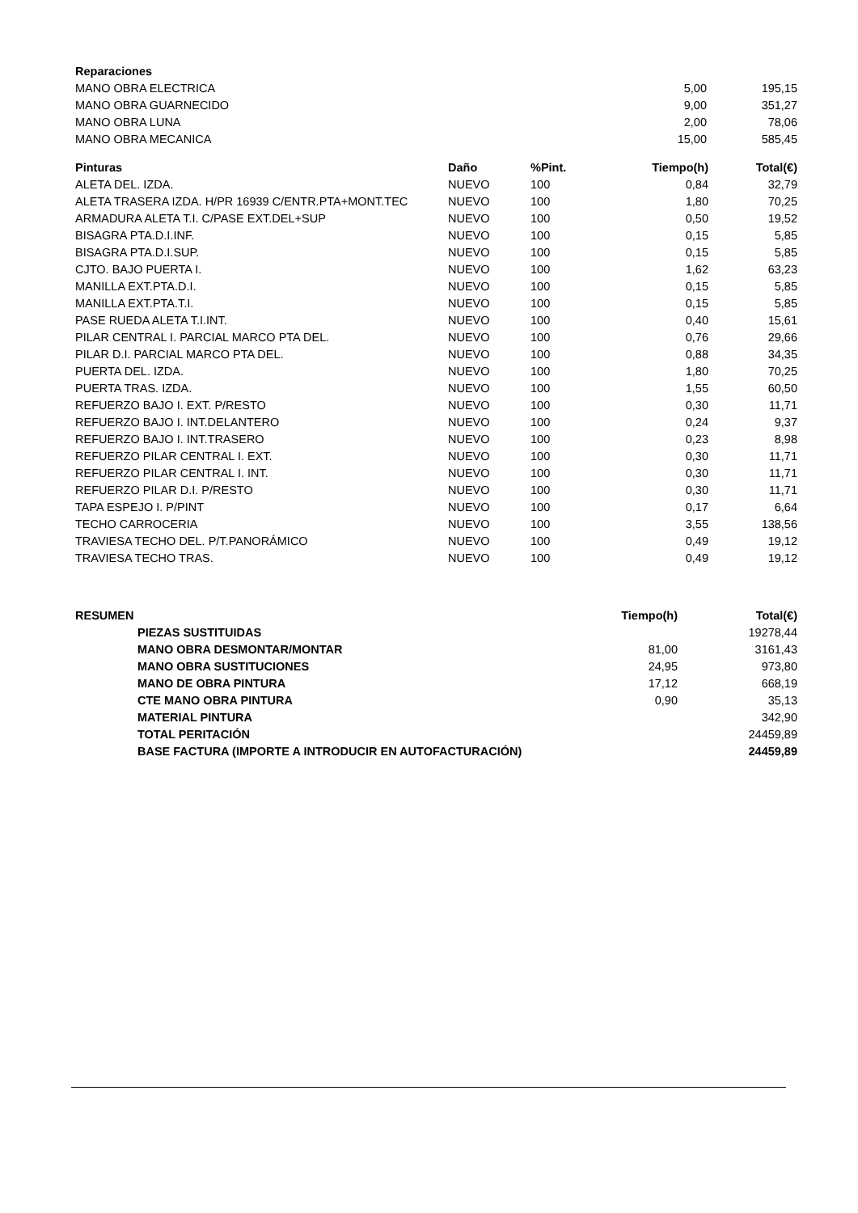| Reparaciones | | |
| --- | --- | --- |
| MANO OBRA ELECTRICA | 5,00 | 195,15 |
| MANO OBRA GUARNECIDO | 9,00 | 351,27 |
| MANO OBRA LUNA | 2,00 | 78,06 |
| MANO OBRA MECANICA | 15,00 | 585,45 |
| Pinturas | Daño | %Pint. | Tiempo(h) | Total(€) |
| --- | --- | --- | --- | --- |
| ALETA DEL. IZDA. | NUEVO | 100 | 0,84 | 32,79 |
| ALETA TRASERA IZDA. H/PR 16939 C/ENTR.PTA+MONT.TEC | NUEVO | 100 | 1,80 | 70,25 |
| ARMADURA ALETA T.I. C/PASE EXT.DEL+SUP | NUEVO | 100 | 0,50 | 19,52 |
| BISAGRA PTA.D.I.INF. | NUEVO | 100 | 0,15 | 5,85 |
| BISAGRA PTA.D.I.SUP. | NUEVO | 100 | 0,15 | 5,85 |
| CJTO. BAJO PUERTA I. | NUEVO | 100 | 1,62 | 63,23 |
| MANILLA EXT.PTA.D.I. | NUEVO | 100 | 0,15 | 5,85 |
| MANILLA EXT.PTA.T.I. | NUEVO | 100 | 0,15 | 5,85 |
| PASE RUEDA ALETA T.I.INT. | NUEVO | 100 | 0,40 | 15,61 |
| PILAR CENTRAL I. PARCIAL MARCO PTA DEL. | NUEVO | 100 | 0,76 | 29,66 |
| PILAR D.I. PARCIAL MARCO PTA DEL. | NUEVO | 100 | 0,88 | 34,35 |
| PUERTA DEL. IZDA. | NUEVO | 100 | 1,80 | 70,25 |
| PUERTA TRAS. IZDA. | NUEVO | 100 | 1,55 | 60,50 |
| REFUERZO BAJO I. EXT. P/RESTO | NUEVO | 100 | 0,30 | 11,71 |
| REFUERZO BAJO I. INT.DELANTERO | NUEVO | 100 | 0,24 | 9,37 |
| REFUERZO BAJO I. INT.TRASERO | NUEVO | 100 | 0,23 | 8,98 |
| REFUERZO PILAR CENTRAL I. EXT. | NUEVO | 100 | 0,30 | 11,71 |
| REFUERZO PILAR CENTRAL I. INT. | NUEVO | 100 | 0,30 | 11,71 |
| REFUERZO PILAR D.I. P/RESTO | NUEVO | 100 | 0,30 | 11,71 |
| TAPA ESPEJO I. P/PINT | NUEVO | 100 | 0,17 | 6,64 |
| TECHO CARROCERIA | NUEVO | 100 | 3,55 | 138,56 |
| TRAVIESA TECHO DEL. P/T.PANORÁMICO | NUEVO | 100 | 0,49 | 19,12 |
| TRAVIESA TECHO TRAS. | NUEVO | 100 | 0,49 | 19,12 |
| RESUMEN | | Tiempo(h) | Total(€) |
| --- | --- | --- | --- |
| | PIEZAS SUSTITUIDAS | | 19278,44 |
| | MANO OBRA DESMONTAR/MONTAR | 81,00 | 3161,43 |
| | MANO OBRA SUSTITUCIONES | 24,95 | 973,80 |
| | MANO DE OBRA PINTURA | 17,12 | 668,19 |
| | CTE MANO OBRA PINTURA | 0,90 | 35,13 |
| | MATERIAL PINTURA | | 342,90 |
| | TOTAL PERITACIÓN | | 24459,89 |
| | BASE FACTURA (IMPORTE A INTRODUCIR EN AUTOFACTURACIÓN) | | 24459,89 |